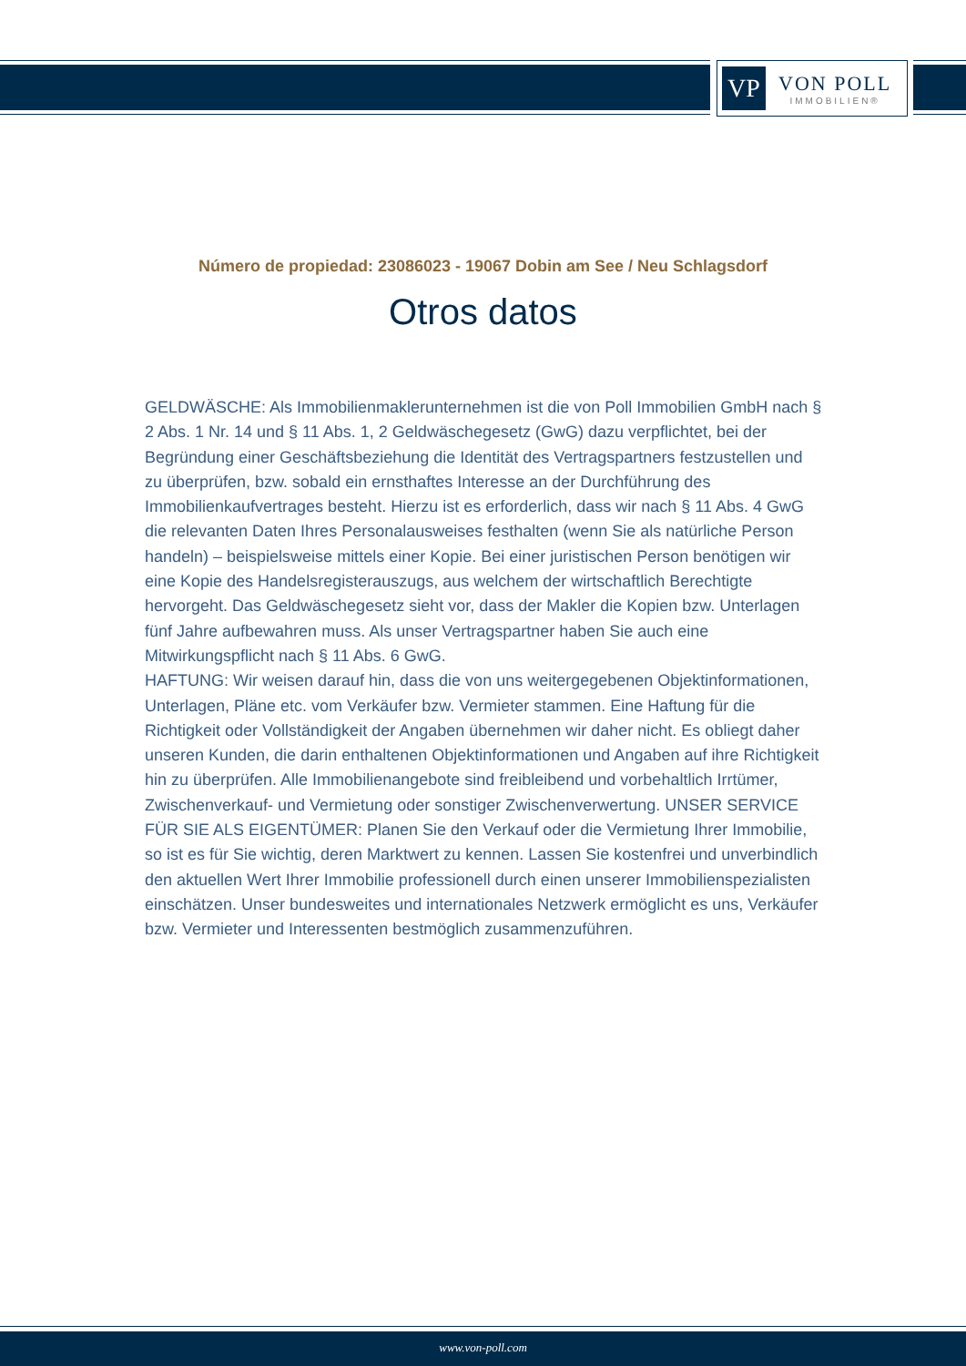VP
VON POLL
IMMOBILIEN®
Número de propiedad: 23086023 - 19067 Dobin am See / Neu Schlagsdorf
Otros datos
GELDWÄSCHE: Als Immobilienmaklerunternehmen ist die von Poll Immobilien GmbH nach § 2 Abs. 1 Nr. 14 und § 11 Abs. 1, 2 Geldwäschegesetz (GwG) dazu verpflichtet, bei der Begründung einer Geschäftsbeziehung die Identität des Vertragspartners festzustellen und zu überprüfen, bzw. sobald ein ernsthaftes Interesse an der Durchführung des Immobilienkaufvertrages besteht. Hierzu ist es erforderlich, dass wir nach § 11 Abs. 4 GwG die relevanten Daten Ihres Personalausweises festhalten (wenn Sie als natürliche Person handeln) – beispielsweise mittels einer Kopie. Bei einer juristischen Person benötigen wir eine Kopie des Handelsregisterauszugs, aus welchem der wirtschaftlich Berechtigte hervorgeht. Das Geldwäschegesetz sieht vor, dass der Makler die Kopien bzw. Unterlagen fünf Jahre aufbewahren muss. Als unser Vertragspartner haben Sie auch eine Mitwirkungspflicht nach § 11 Abs. 6 GwG.
HAFTUNG: Wir weisen darauf hin, dass die von uns weitergegebenen Objektinformationen, Unterlagen, Pläne etc. vom Verkäufer bzw. Vermieter stammen. Eine Haftung für die Richtigkeit oder Vollständigkeit der Angaben übernehmen wir daher nicht. Es obliegt daher unseren Kunden, die darin enthaltenen Objektinformationen und Angaben auf ihre Richtigkeit hin zu überprüfen. Alle Immobilienangebote sind freibleibend und vorbehaltlich Irrtümer, Zwischenverkauf- und Vermietung oder sonstiger Zwischenverwertung. UNSER SERVICE FÜR SIE ALS EIGENTÜMER: Planen Sie den Verkauf oder die Vermietung Ihrer Immobilie, so ist es für Sie wichtig, deren Marktwert zu kennen. Lassen Sie kostenfrei und unverbindlich den aktuellen Wert Ihrer Immobilie professionell durch einen unserer Immobilienspezialisten einschätzen. Unser bundesweites und internationales Netzwerk ermöglicht es uns, Verkäufer bzw. Vermieter und Interessenten bestmöglich zusammenzuführen.
www.von-poll.com